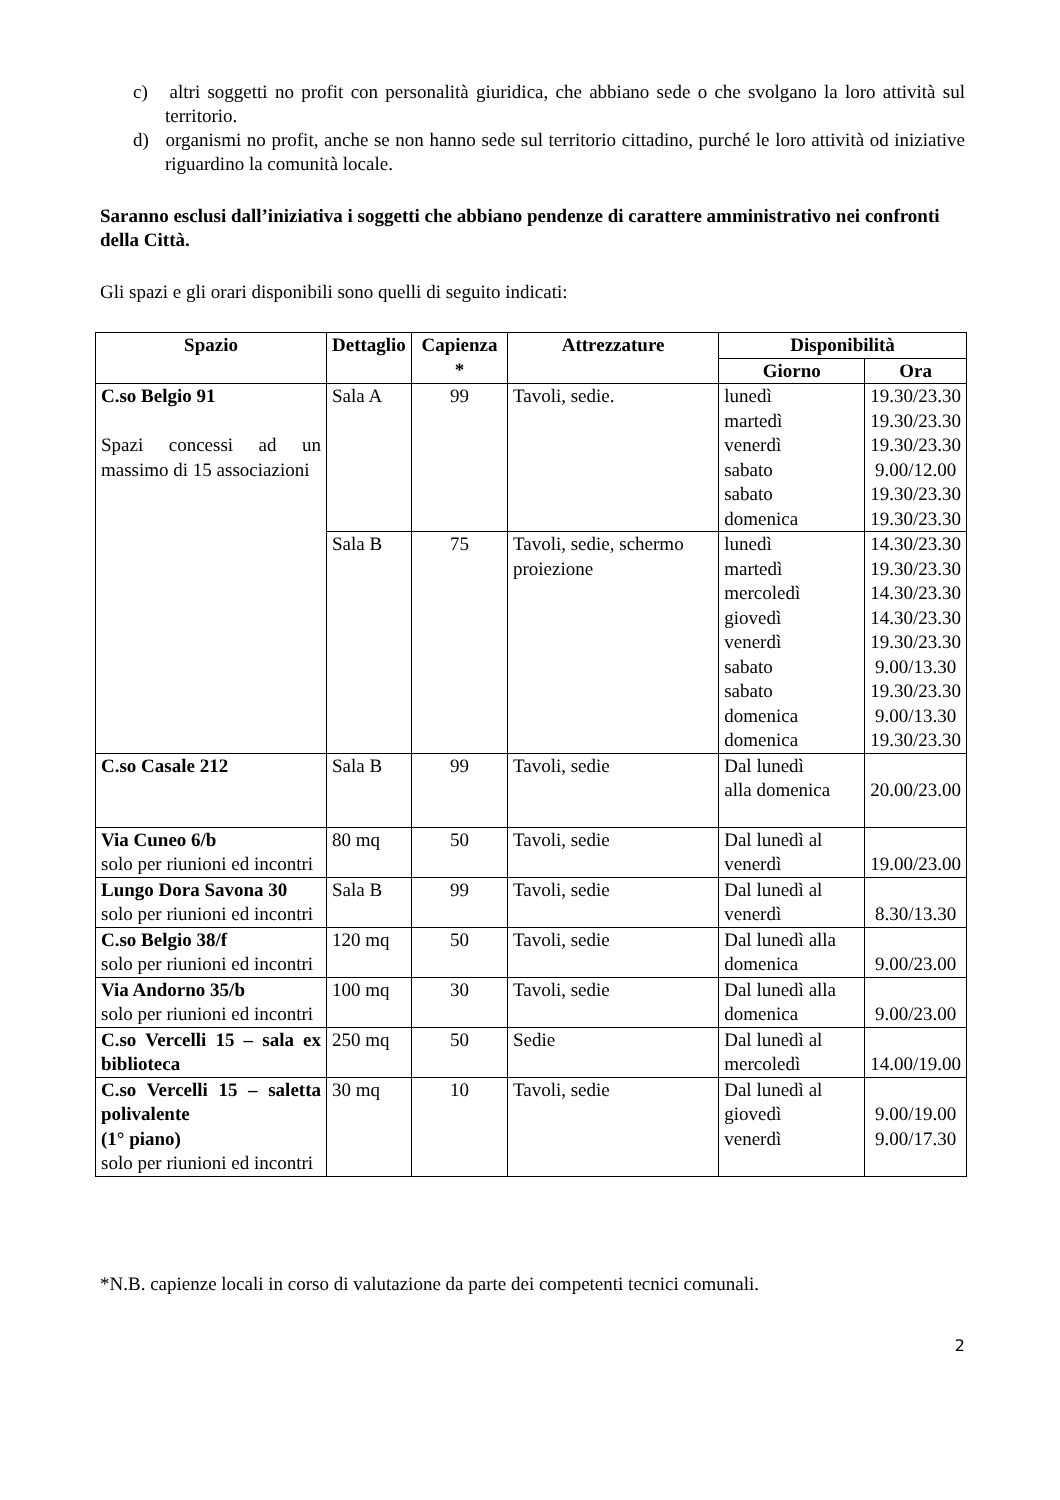c) altri soggetti no profit con personalità giuridica, che abbiano sede o che svolgano la loro attività sul territorio.
d) organismi no profit, anche se non hanno sede sul territorio cittadino, purché le loro attività od iniziative riguardino la comunità locale.
Saranno esclusi dall’iniziativa i soggetti che abbiano pendenze di carattere amministrativo nei confronti della Città.
Gli spazi e gli orari disponibili sono quelli di seguito indicati:
| Spazio | Dettaglio | Capienza * | Attrezzature | Disponibilità | |
| --- | --- | --- | --- | --- | --- |
| | | | | Giorno | Ora |
| C.so Belgio 91 Spazi concessi ad un massimo di 15 associazioni | Sala A | 99 | Tavoli, sedie. | lunedì martedì venerdì sabato sabato domenica | 19.30/23.30 19.30/23.30 19.30/23.30 9.00/12.00 19.30/23.30 19.30/23.30 |
| | Sala B | 75 | Tavoli, sedie, schermo proiezione | lunedì martedì mercoledì giovedì venerdì sabato sabato domenica domenica | 14.30/23.30 19.30/23.30 14.30/23.30 14.30/23.30 19.30/23.30 9.00/13.30 19.30/23.30 9.00/13.30 19.30/23.30 |
| C.so Casale 212 | Sala B | 99 | Tavoli, sedie | Dal lunedì alla domenica | 20.00/23.00 |
| Via Cuneo 6/b solo per riunioni ed incontri | 80 mq | 50 | Tavoli, sedie | Dal lunedì al venerdì | 19.00/23.00 |
| Lungo Dora Savona 30 solo per riunioni ed incontri | Sala B | 99 | Tavoli, sedie | Dal lunedì al venerdì | 8.30/13.30 |
| C.so Belgio 38/f solo per riunioni ed incontri | 120 mq | 50 | Tavoli, sedie | Dal lunedì alla domenica | 9.00/23.00 |
| Via Andorno 35/b solo per riunioni ed incontri | 100 mq | 30 | Tavoli, sedie | Dal lunedì alla domenica | 9.00/23.00 |
| C.so Vercelli 15 – sala ex biblioteca | 250 mq | 50 | Sedie | Dal lunedì al mercoledì | 14.00/19.00 |
| C.so Vercelli 15 – saletta polivalente (1° piano) solo per riunioni ed incontri | 30 mq | 10 | Tavoli, sedie | Dal lunedì al giovedì venerdì | 9.00/19.00 9.00/17.30 |
*N.B. capienze locali in corso di valutazione da parte dei competenti tecnici comunali.
2